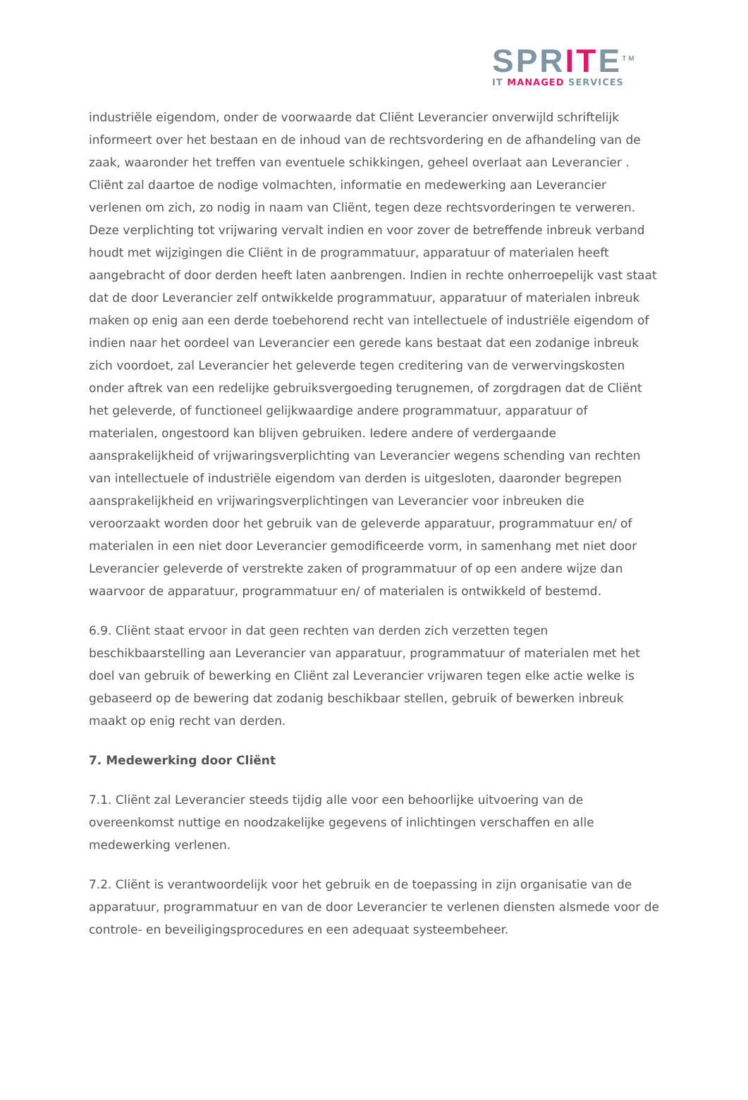SPRITE<sup>TM</sup>
IT MANAGED SERVICES
industriële eigendom, onder de voorwaarde dat Cliënt Leverancier onverwijld schriftelijk informeert over het bestaan en de inhoud van de rechtsvordering en de afhandeling van de zaak, waaronder het treffen van eventuele schikkingen, geheel overlaat aan Leverancier . Cliënt zal daartoe de nodige volmachten, informatie en medewerking aan Leverancier verlenen om zich, zo nodig in naam van Cliënt, tegen deze rechtsvorderingen te verweren. Deze verplichting tot vrijwaring vervalt indien en voor zover de betreffende inbreuk verband houdt met wijzigingen die Cliënt in de programmatuur, apparatuur of materialen heeft aangebracht of door derden heeft laten aanbrengen. Indien in rechte onherroepelijk vast staat dat de door Leverancier zelf ontwikkelde programmatuur, apparatuur of materialen inbreuk maken op enig aan een derde toebehorend recht van intellectuele of industriële eigendom of indien naar het oordeel van Leverancier een gerede kans bestaat dat een zodanige inbreuk zich voordoet, zal Leverancier het geleverde tegen creditering van de verwervingskosten onder aftrek van een redelijke gebruiksvergoeding terugnemen, of zorgdragen dat de Cliënt het geleverde, of functioneel gelijkwaardige andere programmatuur, apparatuur of materialen, ongestoord kan blijven gebruiken. Iedere andere of verdergaande aansprakelijkheid of vrijwaringsverplichting van Leverancier wegens schending van rechten van intellectuele of industriële eigendom van derden is uitgesloten, daaronder begrepen aansprakelijkheid en vrijwaringsverplichtingen van Leverancier voor inbreuken die veroorzaakt worden door het gebruik van de geleverde apparatuur, programmatuur en/ of materialen in een niet door Leverancier gemodificeerde vorm, in samenhang met niet door Leverancier geleverde of verstrekte zaken of programmatuur of op een andere wijze dan waarvoor de apparatuur, programmatuur en/ of materialen is ontwikkeld of bestemd.
6.9. Cliënt staat ervoor in dat geen rechten van derden zich verzetten tegen beschikbaarstelling aan Leverancier van apparatuur, programmatuur of materialen met het doel van gebruik of bewerking en Cliënt zal Leverancier vrijwaren tegen elke actie welke is gebaseerd op de bewering dat zodanig beschikbaar stellen, gebruik of bewerken inbreuk maakt op enig recht van derden.
7. Medewerking door Cliënt
7.1. Cliënt zal Leverancier steeds tijdig alle voor een behoorlijke uitvoering van de overeenkomst nuttige en noodzakelijke gegevens of inlichtingen verschaffen en alle medewerking verlenen.
7.2. Cliënt is verantwoordelijk voor het gebruik en de toepassing in zijn organisatie van de apparatuur, programmatuur en van de door Leverancier te verlenen diensten alsmede voor de controle- en beveiligingsprocedures en een adequaat systeembeheer.